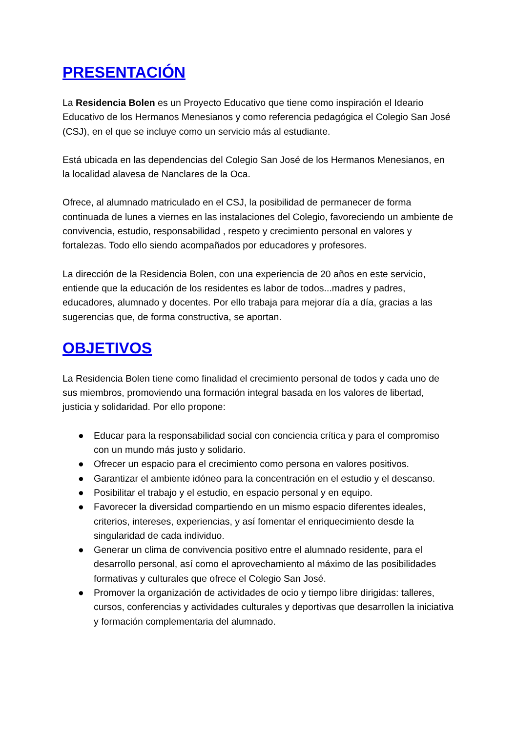PRESENTACIÓN
La Residencia Bolen es un Proyecto Educativo que tiene como inspiración el Ideario Educativo de los Hermanos Menesianos y como referencia pedagógica el Colegio San José (CSJ), en el que se incluye como un servicio más al estudiante.
Está ubicada en las dependencias del Colegio San José de los Hermanos Menesianos, en la localidad alavesa de Nanclares de la Oca.
Ofrece, al alumnado matriculado en el CSJ, la posibilidad de permanecer de forma continuada de lunes a viernes en las instalaciones del Colegio, favoreciendo un ambiente de convivencia, estudio, responsabilidad , respeto y crecimiento personal en valores y fortalezas. Todo ello siendo acompañados por educadores y profesores.
La dirección de la Residencia Bolen, con una experiencia de 20 años en este servicio, entiende que la educación de los residentes es labor de todos...madres y padres, educadores, alumnado y docentes. Por ello trabaja para mejorar día a día, gracias a las sugerencias que, de forma constructiva, se aportan.
OBJETIVOS
La Residencia Bolen tiene como finalidad el crecimiento personal de todos y cada uno de sus miembros, promoviendo una formación integral basada en los valores de libertad, justicia y solidaridad. Por ello propone:
● Educar para la responsabilidad social con conciencia crítica y para el compromiso con un mundo más justo y solidario.
● Ofrecer un espacio para el crecimiento como persona en valores positivos.
● Garantizar el ambiente idóneo para la concentración en el estudio y el descanso.
● Posibilitar el trabajo y el estudio, en espacio personal y en equipo.
● Favorecer la diversidad compartiendo en un mismo espacio diferentes ideales, criterios, intereses, experiencias, y así fomentar el enriquecimiento desde la singularidad de cada individuo.
● Generar un clima de convivencia positivo entre el alumnado residente, para el desarrollo personal, así como el aprovechamiento al máximo de las posibilidades formativas y culturales que ofrece el Colegio San José.
● Promover la organización de actividades de ocio y tiempo libre dirigidas: talleres, cursos, conferencias y actividades culturales y deportivas que desarrollen la iniciativa y formación complementaria del alumnado.